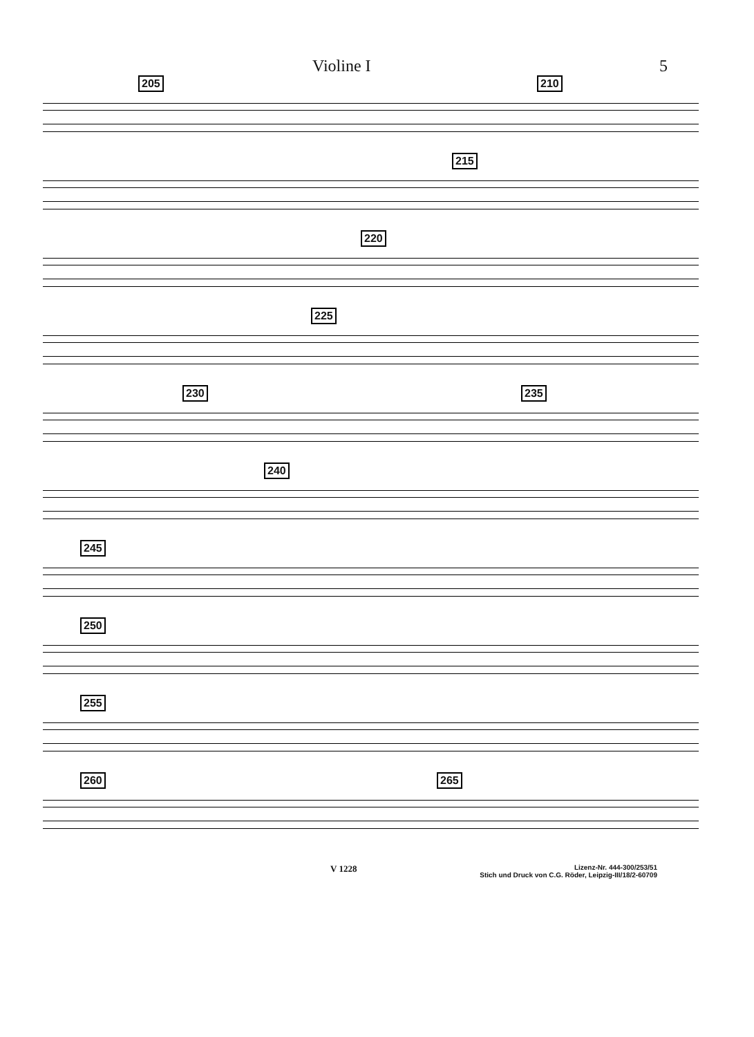Violine I 5
205 210
215
220
225
230 235
240
245
250
255
260 265
V 1228 Lizenz-Nr. 444-300/253/51
Stich und Druck von C.G. Röder, Leipzig-III/18/2-60709